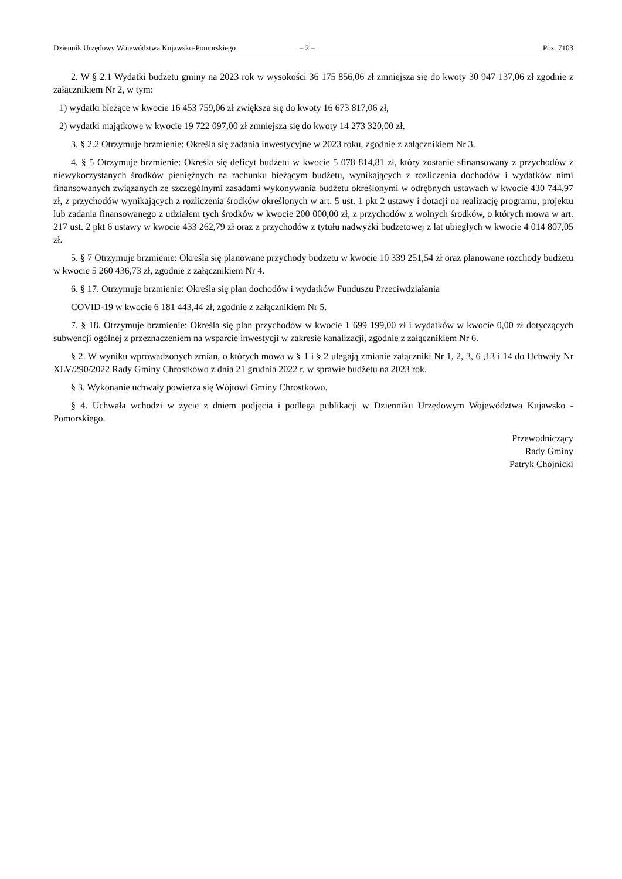Dziennik Urzędowy Województwa Kujawsko-Pomorskiego – 2 – Poz. 7103
2. W § 2.1 Wydatki budżetu gminy na 2023 rok w wysokości 36 175 856,06 zł zmniejsza się do kwoty 30 947 137,06 zł zgodnie z załącznikiem Nr 2, w tym:
1) wydatki bieżące w kwocie 16 453 759,06 zł zwiększa się do kwoty 16 673 817,06 zł,
2) wydatki majątkowe w kwocie 19 722 097,00 zł zmniejsza się do kwoty 14 273 320,00 zł.
3. § 2.2 Otrzymuje brzmienie: Określa się zadania inwestycyjne w 2023 roku, zgodnie z załącznikiem Nr 3.
4. § 5 Otrzymuje brzmienie: Określa się deficyt budżetu w kwocie 5 078 814,81 zł, który zostanie sfinansowany z przychodów z niewykorzystanych środków pieniężnych na rachunku bieżącym budżetu, wynikających z rozliczenia dochodów i wydatków nimi finansowanych związanych ze szczególnymi zasadami wykonywania budżetu określonymi w odrębnych ustawach w kwocie 430 744,97 zł, z przychodów wynikających z rozliczenia środków określonych w art. 5 ust. 1 pkt 2 ustawy i dotacji na realizację programu, projektu lub zadania finansowanego z udziałem tych środków w kwocie 200 000,00 zł, z przychodów z wolnych środków, o których mowa w art. 217 ust. 2 pkt 6 ustawy w kwocie 433 262,79 zł oraz z przychodów z tytułu nadwyżki budżetowej z lat ubiegłych w kwocie 4 014 807,05 zł.
5. § 7 Otrzymuje brzmienie: Określa się planowane przychody budżetu w kwocie 10 339 251,54 zł oraz planowane rozchody budżetu w kwocie 5 260 436,73 zł, zgodnie z załącznikiem Nr 4.
6. § 17. Otrzymuje brzmienie: Określa się plan dochodów i wydatków Funduszu Przeciwdziałania
COVID-19 w kwocie 6 181 443,44 zł, zgodnie z załącznikiem Nr 5.
7. § 18. Otrzymuje brzmienie: Określa się plan przychodów w kwocie 1 699 199,00 zł i wydatków w kwocie 0,00 zł dotyczących subwencji ogólnej z przeznaczeniem na wsparcie inwestycji w zakresie kanalizacji, zgodnie z załącznikiem Nr 6.
§ 2. W wyniku wprowadzonych zmian, o których mowa w § 1 i § 2 ulegają zmianie załączniki Nr 1, 2, 3, 6 ,13 i 14 do Uchwały Nr XLV/290/2022 Rady Gminy Chrostkowo z dnia 21 grudnia 2022 r. w sprawie budżetu na 2023 rok.
§ 3. Wykonanie uchwały powierza się Wójtowi Gminy Chrostkowo.
§ 4. Uchwała wchodzi w życie z dniem podjęcia i podlega publikacji w Dzienniku Urzędowym Województwa Kujawsko - Pomorskiego.
Przewodniczący
Rady Gminy
Patryk Chojnicki